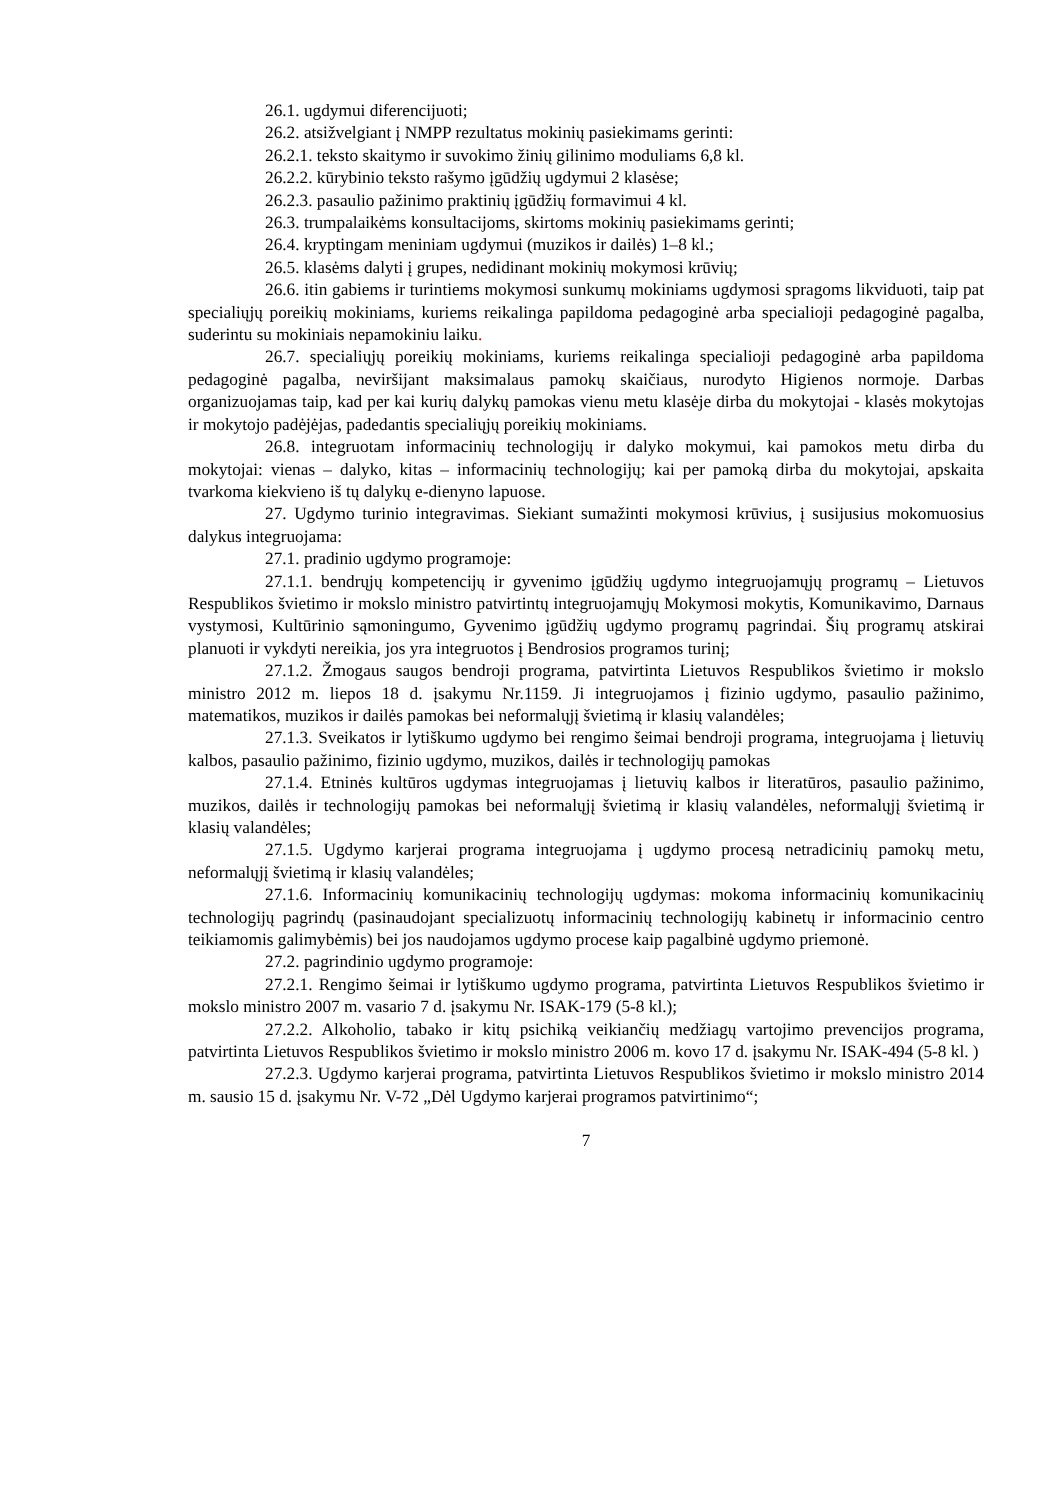26.1. ugdymui diferencijuoti;
26.2. atsižvelgiant į NMPP rezultatus mokinių pasiekimams gerinti:
26.2.1. teksto skaitymo ir suvokimo žinių gilinimo moduliams 6,8 kl.
26.2.2. kūrybinio teksto rašymo įgūdžių ugdymui 2 klasėse;
26.2.3. pasaulio pažinimo praktinių įgūdžių formavimui 4 kl.
26.3. trumpalaikėms konsultacijoms, skirtoms mokinių pasiekimams gerinti;
26.4. kryptingam meniniam ugdymui (muzikos ir dailės) 1–8 kl.;
26.5. klasėms dalyti į grupes, nedidinant mokinių mokymosi krūvių;
26.6. itin gabiems ir turintiems mokymosi sunkumų mokiniams ugdymosi spragoms likviduoti, taip pat specialiųjų poreikių mokiniams, kuriems reikalinga papildoma pedagoginė arba specialioji pedagoginė pagalba, suderintu su mokiniais nepamokiniu laiku.
26.7. specialiųjų poreikių mokiniams, kuriems reikalinga specialioji pedagoginė arba papildoma pedagoginė pagalba, neviršijant maksimalaus pamokų skaičiaus, nurodyto Higienos normoje. Darbas organizuojamas taip, kad per kai kurių dalykų pamokas vienu metu klasėje dirba du mokytojai - klasės mokytojas ir mokytojo padėjėjas, padedantis specialiųjų poreikių mokiniams.
26.8. integruotam informacinių technologijų ir dalyko mokymui, kai pamokos metu dirba du mokytojai: vienas – dalyko, kitas – informacinių technologijų; kai per pamoką dirba du mokytojai, apskaita tvarkoma kiekvieno iš tų dalykų e-dienyno lapuose.
27. Ugdymo turinio integravimas. Siekiant sumažinti mokymosi krūvius, į susijusius mokomuosius dalykus integruojama:
27.1. pradinio ugdymo programoje:
27.1.1. bendrųjų kompetencijų ir gyvenimo įgūdžių ugdymo integruojamųjų programų – Lietuvos Respublikos švietimo ir mokslo ministro patvirtintų integruojamųjų Mokymosi mokytis, Komunikavimo, Darnaus vystymosi, Kultūrinio sąmoningumo, Gyvenimo įgūdžių ugdymo programų pagrindai. Šių programų atskirai planuoti ir vykdyti nereikia, jos yra integruotos į Bendrosios programos turinį;
27.1.2. Žmogaus saugos bendroji programa, patvirtinta Lietuvos Respublikos švietimo ir mokslo ministro 2012 m. liepos 18 d. įsakymu Nr.1159. Ji integruojamos į fizinio ugdymo, pasaulio pažinimo, matematikos, muzikos ir dailės pamokas bei neformalųjį švietimą ir klasių valandėles;
27.1.3. Sveikatos ir lytiškumo ugdymo bei rengimo šeimai bendroji programa, integruojama į lietuvių kalbos, pasaulio pažinimo, fizinio ugdymo, muzikos, dailės ir technologijų pamokas
27.1.4. Etninės kultūros ugdymas integruojamas į lietuvių kalbos ir literatūros, pasaulio pažinimo, muzikos, dailės ir technologijų pamokas bei neformalųjį švietimą ir klasių valandėles, neformalųjį švietimą ir klasių valandėles;
27.1.5. Ugdymo karjerai programa integruojama į ugdymo procesą netradicinių pamokų metu, neformalųjį švietimą ir klasių valandėles;
27.1.6. Informacinių komunikacinių technologijų ugdymas: mokoma informacinių komunikacinių technologijų pagrindų (pasinaudojant specializuotų informacinių technologijų kabinetų ir informacinio centro teikiamomis galimybėmis) bei jos naudojamos ugdymo procese kaip pagalbinė ugdymo priemonė.
27.2. pagrindinio ugdymo programoje:
27.2.1. Rengimo šeimai ir lytiškumo ugdymo programa, patvirtinta Lietuvos Respublikos švietimo ir mokslo ministro 2007 m. vasario 7 d. įsakymu Nr. ISAK-179 (5-8 kl.);
27.2.2. Alkoholio, tabako ir kitų psichiką veikiančių medžiagų vartojimo prevencijos programa, patvirtinta Lietuvos Respublikos švietimo ir mokslo ministro 2006 m. kovo 17 d. įsakymu Nr. ISAK-494 (5-8 kl. )
27.2.3. Ugdymo karjerai programa, patvirtinta Lietuvos Respublikos švietimo ir mokslo ministro 2014 m. sausio 15 d. įsakymu Nr. V-72 „Dėl Ugdymo karjerai programos patvirtinimo“;
7